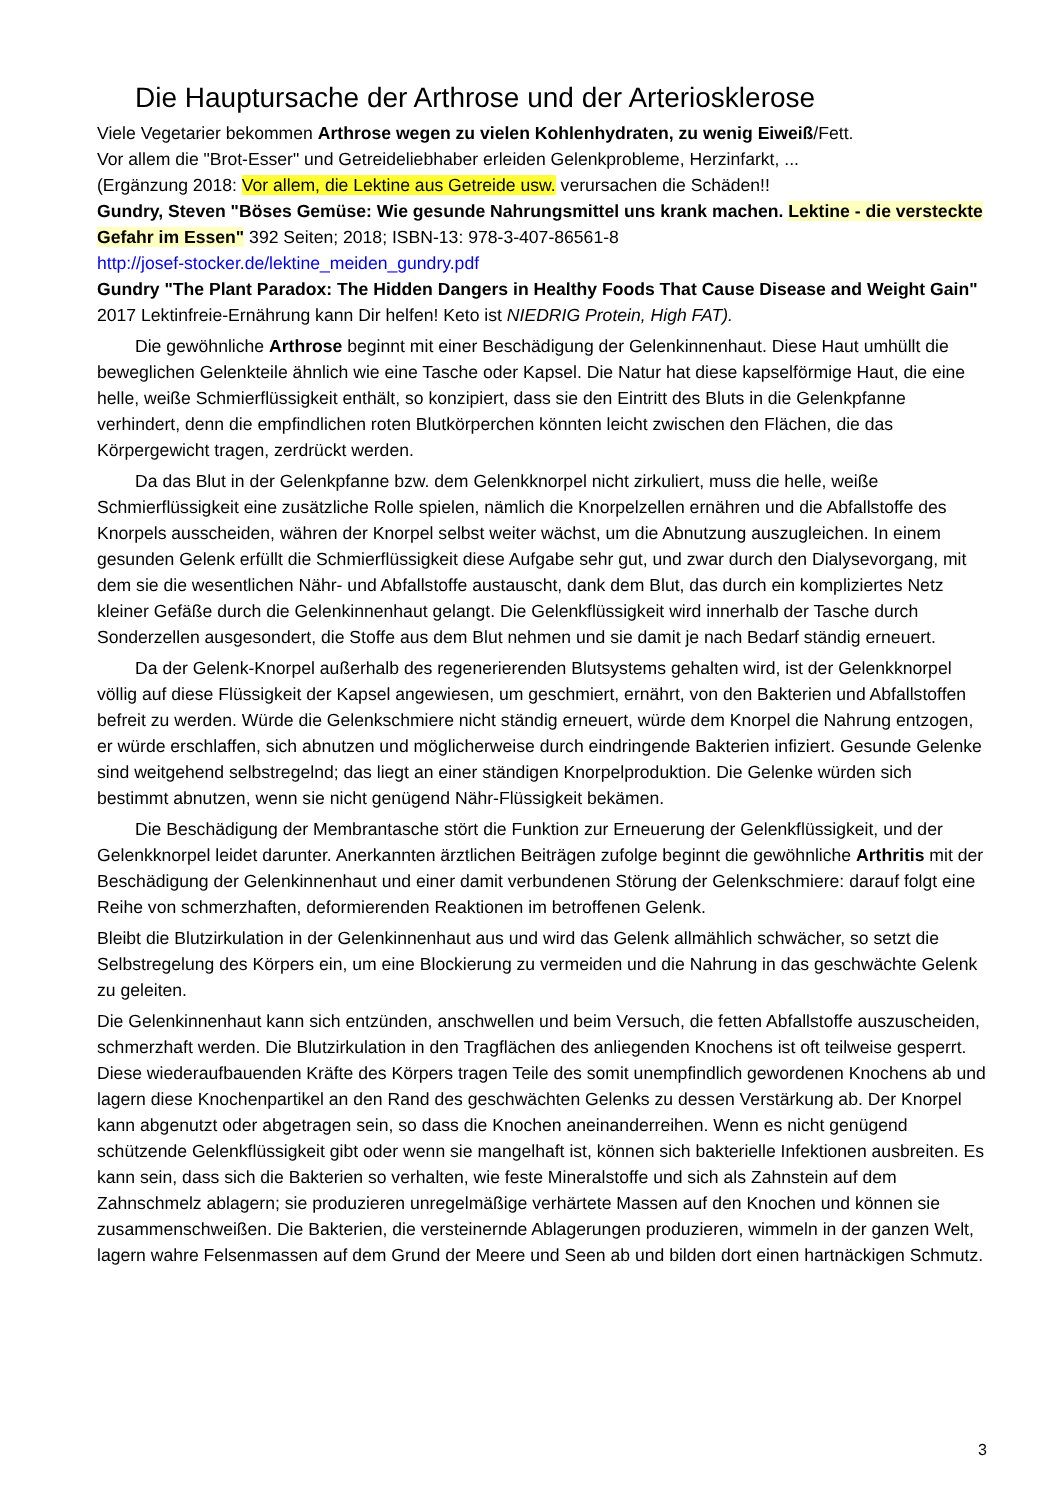Die Hauptursache der Arthrose und der Arteriosklerose
Viele Vegetarier bekommen Arthrose wegen zu vielen Kohlenhydraten, zu wenig Eiweiß/Fett.
Vor allem die "Brot-Esser" und Getreideliebhaber erleiden Gelenkprobleme, Herzinfarkt, ...
(Ergänzung 2018: Vor allem, die Lektine aus Getreide usw. verursachen die Schäden!!
Gundry, Steven "Böses Gemüse: Wie gesunde Nahrungsmittel uns krank machen. Lektine - die versteckte Gefahr im Essen" 392 Seiten; 2018; ISBN-13: 978-3-407-86561-8
http://josef-stocker.de/lektine_meiden_gundry.pdf
Gundry "The Plant Paradox: The Hidden Dangers in Healthy Foods That Cause Disease and Weight Gain" 2017 Lektinfreie-Ernährung kann Dir helfen! Keto ist NIEDRIG Protein, High FAT).
Die gewöhnliche Arthrose beginnt mit einer Beschädigung der Gelenkinnenhaut. Diese Haut umhüllt die beweglichen Gelenkteile ähnlich wie eine Tasche oder Kapsel. Die Natur hat diese kapselförmige Haut, die eine helle, weiße Schmierflüssigkeit enthält, so konzipiert, dass sie den Eintritt des Bluts in die Gelenkpfanne verhindert, denn die empfindlichen roten Blutkörperchen könnten leicht zwischen den Flächen, die das Körpergewicht tragen, zerdrückt werden.
Da das Blut in der Gelenkpfanne bzw. dem Gelenkknorpel nicht zirkuliert, muss die helle, weiße Schmierflüssigkeit eine zusätzliche Rolle spielen, nämlich die Knorpelzellen ernähren und die Abfallstoffe des Knorpels ausscheiden, währen der Knorpel selbst weiter wächst, um die Abnutzung auszugleichen. In einem gesunden Gelenk erfüllt die Schmierflüssigkeit diese Aufgabe sehr gut, und zwar durch den Dialysevorgang, mit dem sie die wesentlichen Nähr- und Abfallstoffe austauscht, dank dem Blut, das durch ein kompliziertes Netz kleiner Gefäße durch die Gelenkinnenhaut gelangt. Die Gelenkflüssigkeit wird innerhalb der Tasche durch Sonderzellen ausgesondert, die Stoffe aus dem Blut nehmen und sie damit je nach Bedarf ständig erneuert.
Da der Gelenk-Knorpel außerhalb des regenerierenden Blutsystems gehalten wird, ist der Gelenkknorpel völlig auf diese Flüssigkeit der Kapsel angewiesen, um geschmiert, ernährt, von den Bakterien und Abfallstoffen befreit zu werden. Würde die Gelenkschmiere nicht ständig erneuert, würde dem Knorpel die Nahrung entzogen, er würde erschlaffen, sich abnutzen und möglicherweise durch eindringende Bakterien infiziert. Gesunde Gelenke sind weitgehend selbstregelnd; das liegt an einer ständigen Knorpelproduktion. Die Gelenke würden sich bestimmt abnutzen, wenn sie nicht genügend Nähr-Flüssigkeit bekämen.
Die Beschädigung der Membrantasche stört die Funktion zur Erneuerung der Gelenkflüssigkeit, und der Gelenkknorpel leidet darunter. Anerkannten ärztlichen Beiträgen zufolge beginnt die gewöhnliche Arthritis mit der Beschädigung der Gelenkinnenhaut und einer damit verbundenen Störung der Gelenkschmiere: darauf folgt eine Reihe von schmerzhaften, deformierenden Reaktionen im betroffenen Gelenk.
Bleibt die Blutzirkulation in der Gelenkinnenhaut aus und wird das Gelenk allmählich schwächer, so setzt die Selbstregelung des Körpers ein, um eine Blockierung zu vermeiden und die Nahrung in das geschwächte Gelenk zu geleiten.
Die Gelenkinnenhaut kann sich entzünden, anschwellen und beim Versuch, die fetten Abfallstoffe auszuscheiden, schmerzhaft werden. Die Blutzirkulation in den Tragflächen des anliegenden Knochens ist oft teilweise gesperrt. Diese wiederaufbauenden Kräfte des Körpers tragen Teile des somit unempfindlich gewordenen Knochens ab und lagern diese Knochenpartikel an den Rand des geschwächten Gelenks zu dessen Verstärkung ab. Der Knorpel kann abgenutzt oder abgetragen sein, so dass die Knochen aneinanderreihen. Wenn es nicht genügend schützende Gelenkflüssigkeit gibt oder wenn sie mangelhaft ist, können sich bakterielle Infektionen ausbreiten. Es kann sein, dass sich die Bakterien so verhalten, wie feste Mineralstoffe und sich als Zahnstein auf dem Zahnschmelz ablagern; sie produzieren unregelmäßige verhärtete Massen auf den Knochen und können sie zusammenschweißen. Die Bakterien, die versteinernde Ablagerungen produzieren, wimmeln in der ganzen Welt, lagern wahre Felsenmassen auf dem Grund der Meere und Seen ab und bilden dort einen hartnäckigen Schmutz.
3